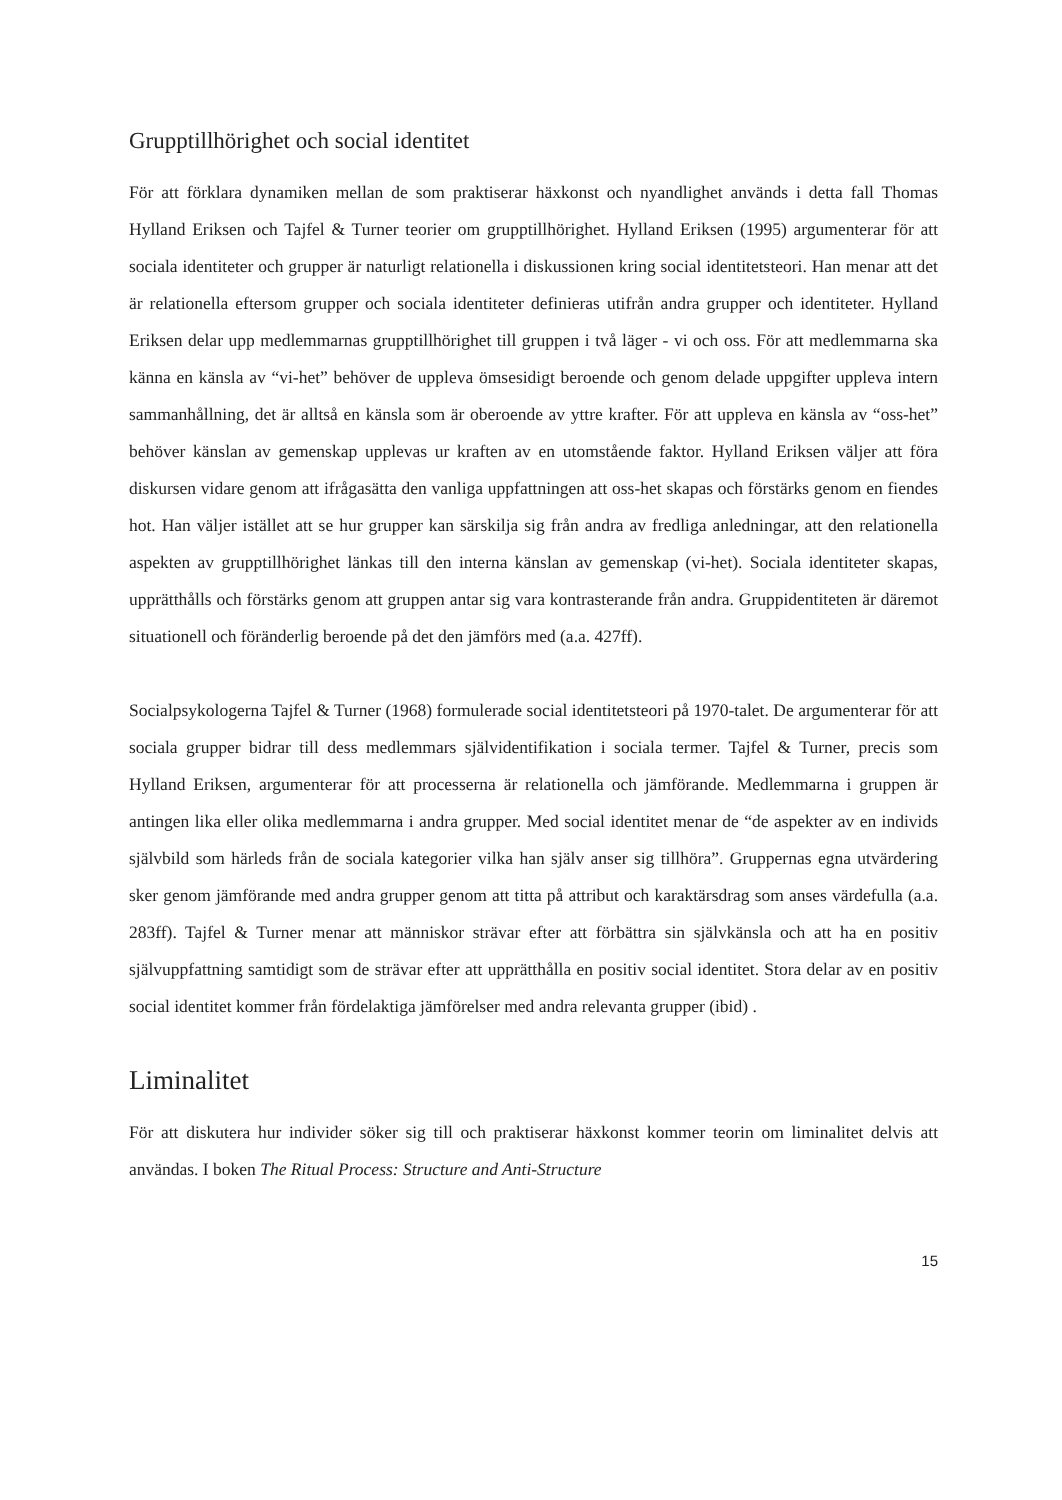Grupptillhörighet och social identitet
För att förklara dynamiken mellan de som praktiserar häxkonst och nyandlighet används i detta fall Thomas Hylland Eriksen och Tajfel & Turner teorier om grupptillhörighet. Hylland Eriksen (1995) argumenterar för att sociala identiteter och grupper är naturligt relationella i diskussionen kring social identitetsteori. Han menar att det är relationella eftersom grupper och sociala identiteter definieras utifrån andra grupper och identiteter. Hylland Eriksen delar upp medlemmarnas grupptillhörighet till gruppen i två läger - vi och oss. För att medlemmarna ska känna en känsla av “vi-het” behöver de uppleva ömsesidigt beroende och genom delade uppgifter uppleva intern sammanhållning, det är alltså en känsla som är oberoende av yttre krafter. För att uppleva en känsla av “oss-het” behöver känslan av gemenskap upplevas ur kraften av en utomstående faktor. Hylland Eriksen väljer att föra diskursen vidare genom att ifrågasätta den vanliga uppfattningen att oss-het skapas och förstärks genom en fiendes hot. Han väljer istället att se hur grupper kan särskilja sig från andra av fredliga anledningar, att den relationella aspekten av grupptillhörighet länkas till den interna känslan av gemenskap (vi-het). Sociala identiteter skapas, upprätthålls och förstärks genom att gruppen antar sig vara kontrasterande från andra. Gruppidentiteten är däremot situationell och föränderlig beroende på det den jämförs med (a.a. 427ff).
Socialpsykologerna Tajfel & Turner (1968) formulerade social identitetsteori på 1970-talet. De argumenterar för att sociala grupper bidrar till dess medlemmars självidentifikation i sociala termer. Tajfel & Turner, precis som Hylland Eriksen, argumenterar för att processerna är relationella och jämförande. Medlemmarna i gruppen är antingen lika eller olika medlemmarna i andra grupper. Med social identitet menar de “de aspekter av en individs självbild som härleds från de sociala kategorier vilka han själv anser sig tillhöra”. Gruppernas egna utvärdering sker genom jämförande med andra grupper genom att titta på attribut och karaktärsdrag som anses värdefulla (a.a. 283ff). Tajfel & Turner menar att människor strävar efter att förbättra sin självkänsla och att ha en positiv självuppfattning samtidigt som de strävar efter att upprätthålla en positiv social identitet. Stora delar av en positiv social identitet kommer från fördelaktiga jämförelser med andra relevanta grupper (ibid) .
Liminalitet
För att diskutera hur individer söker sig till och praktiserar häxkonst kommer teorin om liminalitet delvis att användas. I boken The Ritual Process: Structure and Anti-Structure
15